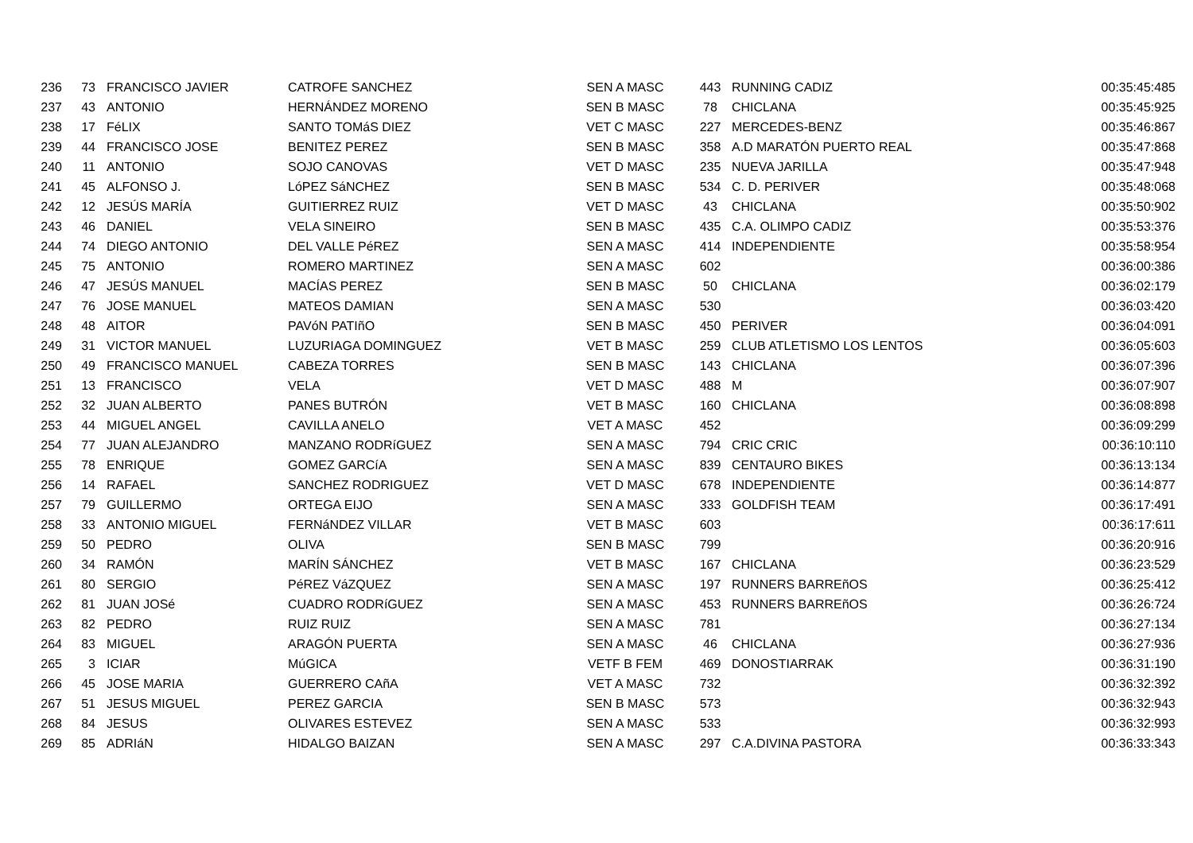| 236 | 73 | FRANCISCO JAVIER | CATROFE SANCHEZ | SEN A MASC | 443 | RUNNING CADIZ | 00:35:45:485 |
| 237 | 43 | ANTONIO | HERNÁNDEZ MORENO | SEN B MASC | 78 | CHICLANA | 00:35:45:925 |
| 238 | 17 | FéLIX | SANTO TOMáS DIEZ | VET C MASC | 227 | MERCEDES-BENZ | 00:35:46:867 |
| 239 | 44 | FRANCISCO JOSE | BENITEZ PEREZ | SEN B MASC | 358 | A.D MARATÓN PUERTO REAL | 00:35:47:868 |
| 240 | 11 | ANTONIO | SOJO CANOVAS | VET D MASC | 235 | NUEVA JARILLA | 00:35:47:948 |
| 241 | 45 | ALFONSO J. | LóPEZ SáNCHEZ | SEN B MASC | 534 | C. D. PERIVER | 00:35:48:068 |
| 242 | 12 | JESÚS MARÍA | GUITIERREZ RUIZ | VET D MASC | 43 | CHICLANA | 00:35:50:902 |
| 243 | 46 | DANIEL | VELA SINEIRO | SEN B MASC | 435 | C.A. OLIMPO CADIZ | 00:35:53:376 |
| 244 | 74 | DIEGO ANTONIO | DEL VALLE PéREZ | SEN A MASC | 414 | INDEPENDIENTE | 00:35:58:954 |
| 245 | 75 | ANTONIO | ROMERO MARTINEZ | SEN A MASC | 602 | | 00:36:00:386 |
| 246 | 47 | JESÚS MANUEL | MACÍAS PEREZ | SEN B MASC | 50 | CHICLANA | 00:36:02:179 |
| 247 | 76 | JOSE MANUEL | MATEOS DAMIAN | SEN A MASC | 530 | | 00:36:03:420 |
| 248 | 48 | AITOR | PAVóN PATIñO | SEN B MASC | 450 | PERIVER | 00:36:04:091 |
| 249 | 31 | VICTOR MANUEL | LUZURIAGA DOMINGUEZ | VET B MASC | 259 | CLUB ATLETISMO LOS LENTOS | 00:36:05:603 |
| 250 | 49 | FRANCISCO MANUEL | CABEZA TORRES | SEN B MASC | 143 | CHICLANA | 00:36:07:396 |
| 251 | 13 | FRANCISCO | VELA | VET D MASC | 488 | M | 00:36:07:907 |
| 252 | 32 | JUAN ALBERTO | PANES BUTRÓN | VET B MASC | 160 | CHICLANA | 00:36:08:898 |
| 253 | 44 | MIGUEL ANGEL | CAVILLA ANELO | VET A MASC | 452 | | 00:36:09:299 |
| 254 | 77 | JUAN ALEJANDRO | MANZANO RODRíGUEZ | SEN A MASC | 794 | CRIC CRIC | 00:36:10:110 |
| 255 | 78 | ENRIQUE | GOMEZ GARCíA | SEN A MASC | 839 | CENTAURO BIKES | 00:36:13:134 |
| 256 | 14 | RAFAEL | SANCHEZ RODRIGUEZ | VET D MASC | 678 | INDEPENDIENTE | 00:36:14:877 |
| 257 | 79 | GUILLERMO | ORTEGA EIJO | SEN A MASC | 333 | GOLDFISH TEAM | 00:36:17:491 |
| 258 | 33 | ANTONIO MIGUEL | FERNáNDEZ VILLAR | VET B MASC | 603 | | 00:36:17:611 |
| 259 | 50 | PEDRO | OLIVA | SEN B MASC | 799 | | 00:36:20:916 |
| 260 | 34 | RAMÓN | MARÍN SÁNCHEZ | VET B MASC | 167 | CHICLANA | 00:36:23:529 |
| 261 | 80 | SERGIO | PéREZ VáZQUEZ | SEN A MASC | 197 | RUNNERS BARREñOS | 00:36:25:412 |
| 262 | 81 | JUAN JOSé | CUADRO RODRíGUEZ | SEN A MASC | 453 | RUNNERS BARREñOS | 00:36:26:724 |
| 263 | 82 | PEDRO | RUIZ RUIZ | SEN A MASC | 781 | | 00:36:27:134 |
| 264 | 83 | MIGUEL | ARAGÓN PUERTA | SEN A MASC | 46 | CHICLANA | 00:36:27:936 |
| 265 | 3 | ICIAR | MúGICA | VETF B FEM | 469 | DONOSTIARRAK | 00:36:31:190 |
| 266 | 45 | JOSE MARIA | GUERRERO CAñA | VET A MASC | 732 | | 00:36:32:392 |
| 267 | 51 | JESUS MIGUEL | PEREZ GARCIA | SEN B MASC | 573 | | 00:36:32:943 |
| 268 | 84 | JESUS | OLIVARES ESTEVEZ | SEN A MASC | 533 | | 00:36:32:993 |
| 269 | 85 | ADRIáN | HIDALGO BAIZAN | SEN A MASC | 297 | C.A.DIVINA PASTORA | 00:36:33:343 |